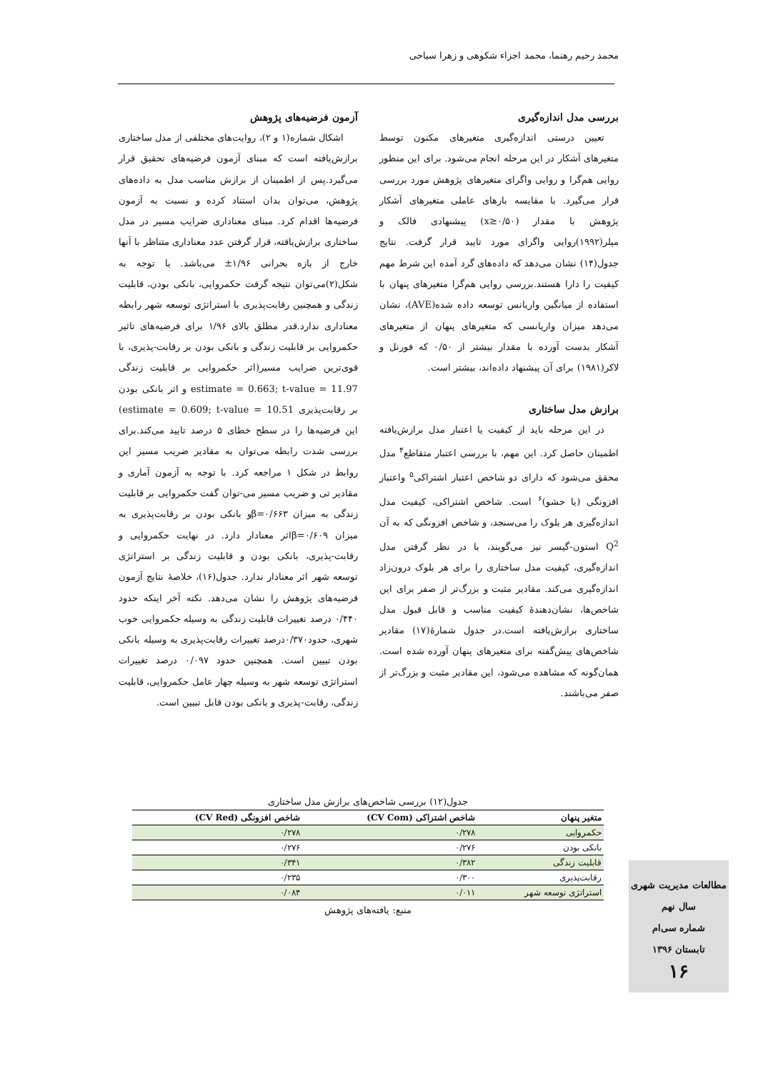محمد رحیم رهنما، محمد اجزاء شکوهی و زهرا سیاحی
بررسی مدل اندازه‌گیری
تعیین درستی اندازه‌گیری متغیرهای مکنون توسط متغیرهای آشکار در این مرحله انجام می‌شود. برای این منظور روایی هم‌گرا و روایی واگرای متغیرهای پژوهش مورد بررسی قرار می‌گیرد. با مقایسه بارهای عاملی متغیرهای آشکار پژوهش با مقدار (x≥۰/۵۰) پیشنهادی فالک و میلر(۱۹۹۲)روایی واگرای مورد تایید قرار گرفت. نتایج جدول(۱۴) نشان می‌دهد که داده‌های گرد آمده این شرط مهم کیفیت را دارا هستند.بررسی روایی هم‌گرا متغیرهای پنهان با استفاده از میانگین واریانس توسعه داده شده(AVE)، نشان می‌دهد میزان واریانسی که متغیرهای پنهان از متغیرهای آشکار بدست آورده با مقدار بیشتر از ۰/۵۰ که فورنل و لاکر(۱۹۸۱) برای آن پیشنهاد داده‌اند، بیشتر است.
برازش مدل ساختاری
در این مرحله باید از کیفیت یا اعتبار مدل برازش‌یافته اطمینان حاصل کرد. این مهم، با بررسی اعتبار متقاطع<sup>۴</sup> مدل محقق می‌شود که دارای دو شاخص اعتبار اشتراکی<sup>۵</sup> واعتبار افزونگی (یا حشو)<sup>۶</sup> است. شاخص اشتراکی، کیفیت مدل اندازه‌گیری هر بلوک را می‌سنجد، و شاخص افزونگی که به آن Q<sup>2</sup> استون-گیسر نیز می‌گویند، با در نظر گرفتن مدل اندازه‌گیری، کیفیت مدل ساختاری را برای هر بلوک درون‌زاد اندازه‌گیری می‌کند. مقادیر مثبت و بزرگ‌تر از صفر برای این شاخص‌ها، نشان‌دهندهٔ کیفیت مناسب و قابل قبول مدل ساختاری برازش‌یافته است.در جدول شمارهٔ(۱۷) مقادیر شاخص‌های پیش‌گفته برای متغیرهای پنهان آورده شده است. همان‌گونه که مشاهده می‌شود، این مقادیر مثبت و بزرگ‌تر از صفر می‌باشند.
آزمون فرضیه‌های پژوهش
اشکال شماره(۱ و ۲)، روایت‌های مختلفی از مدل ساختاری برازش‌یافته است که مبنای آزمون فرضیه‌های تحقیق قرار می‌گیرد.پس از اطمینان از برازش مناسب مدل به داده‌های پژوهش، می‌توان بدان استناد کرده و نسبت به آزمون فرضیه‌ها اقدام کرد. مبنای معناداری ضرایب مسیر در مدل ساختاری برازش‌یافته، قرار گرفتن عدد معناداری متناظر با آنها خارج از بازه بحرانی ۱/۹۶± می‌باشد. با توجه به شکل(۲)می‌توان نتیجه گرفت حکمروایی، بانکی بودن، قابلیت زندگی و همچنین رقابت‌پذیری با استراتژی توسعه شهر رابطه معناداری ندارد.قدر مطلق بالای ۱/۹۶ برای فرضیه‌های تاثیر حکمروایی بر قابلیت زندگی و بانکی بودن بر رقابت-پذیری، با قوی‌ترین ضرایب مسیر(اثر حکمروایی بر قابلیت زندگی estimate = 0.663; t-value = 11.97 و اثر بانکی بودن بر رقابت‌پذیری estimate = 0.609; t-value = 10.51) این فرضیه‌ها را در سطح خطای ۵ درصد تایید می‌کند.برای بررسی شدت رابطه می‌توان به مقادیر ضریب مسیر این روابط در شکل ۱ مراجعه کرد. با توجه به آزمون آماری و مقادیر تی و ضریب مسیر می-توان گفت حکمروایی بر قابلیت زندگی به میزان β=۰/۶۶۳و بانکی بودن بر رقابت‌پذیری به میزان β=۰/۶۰۹اثر معنادار دارد. در نهایت حکمروایی و رقابت-پذیری، بانکی بودن و قابلیت زندگی بر استراتژی توسعه شهر اثر معنادار ندارد. جدول(۱۶)، خلاصهٔ نتایج آزمون فرضیه‌های پژوهش را نشان می‌دهد. نکته آخر اینکه حدود ۰/۴۴۰ درصد تغییرات قابلیت زندگی به وسیله حکمروایی خوب شهری، حدود۰/۳۷۰درصد تغییرات رقابت‌پذیری به وسیله بانکی بودن تبیین است. همچنین حدود ۰/۰۹۷ درصد تغییرات استراتژی توسعه شهر به وسیله چهار عامل حکمروایی، قابلیت زندگی، رقابت-پذیری و بانکی بودن قابل تبیین است.
جدول(۱۲) بررسی شاخص‌های برازش مدل ساختاری
| متغیر پنهان | شاخص اشتراکی (CV Com) | شاخص افزونگی (CV Red) |
| --- | --- | --- |
| حکمروایی | ۰/۲۷۸ | ۰/۲۷۸ |
| بانکی بودن | ۰/۲۷۶ | ۰/۲۷۶ |
| قابلیت زندگی | ۰/۳۸۲ | ۰/۳۴۱ |
| رقابت‌پذیری | ۰/۳۰۰ | ۰/۲۳۵ |
| استراتژی توسعه شهر | ۰/۰۱۱ | ۰/۰۸۴ |
منبع: یافته‌های پژوهش
مطالعات مدیریت شهری
سال نهم
شماره سی‌ام
تابستان ۱۳۹۶
۱۶